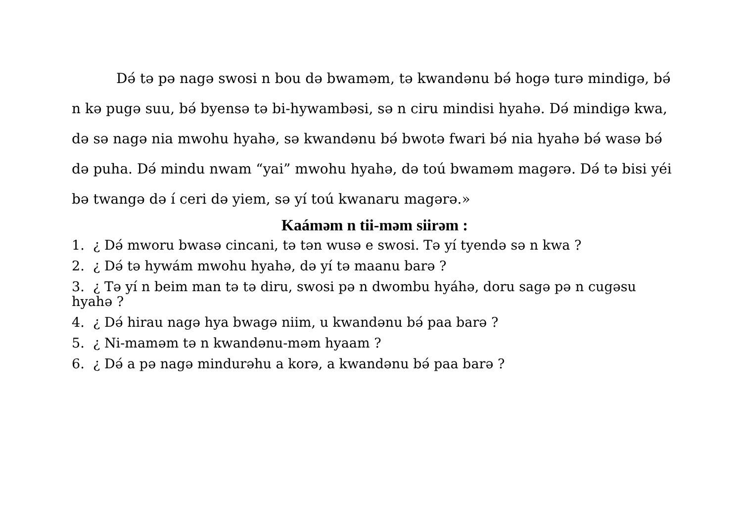Dǝ́ tǝ pǝ nagǝ swosi n bou dǝ bwamǝm, tǝ kwandǝnu bǝ́ hogǝ turǝ mindigǝ, bǝ́ n kǝ pugǝ suu, bǝ́ byensǝ tǝ bi-hywambǝsi, sǝ n ciru mindisi hyahǝ. Dǝ́ mindigǝ kwa, dǝ sǝ nagǝ nia mwohu hyahǝ, sǝ kwandǝnu bǝ́ bwotǝ fwari bǝ́ nia hyahǝ bǝ́ wasǝ bǝ́ dǝ puha. Dǝ́ mindu nwam “yai” mwohu hyahǝ, dǝ toú bwamǝm magǝrǝ. Dǝ́ tǝ bisi yéi bǝ twangǝ dǝ í ceri dǝ yiem, sǝ yí toú kwanaru magǝrǝ.»
Kaámǝm n tii-mǝm siirǝm :
1. ¿ Dǝ́ mworu bwasǝ cincani, tǝ tǝn wusǝ e swosi. Tǝ yí tyendǝ sǝ n kwa ?
2. ¿ Dǝ́ tǝ hywám mwohu hyahǝ, dǝ yí tǝ maanu barǝ ?
3. ¿ Tǝ yí n beim man tǝ tǝ diru, swosi pǝ n dwombu hyáhǝ, doru sagǝ pǝ n cugǝsu hyahǝ ?
4. ¿ Dǝ́ hirau nagǝ hya bwagǝ niim, u kwandǝnu bǝ́ paa barǝ ?
5. ¿ Ni-mamǝm tǝ n kwandǝnu-mǝm hyaam ?
6. ¿ Dǝ́ a pǝ nagǝ mindurǝhu a korǝ, a kwandǝnu bǝ́ paa barǝ ?